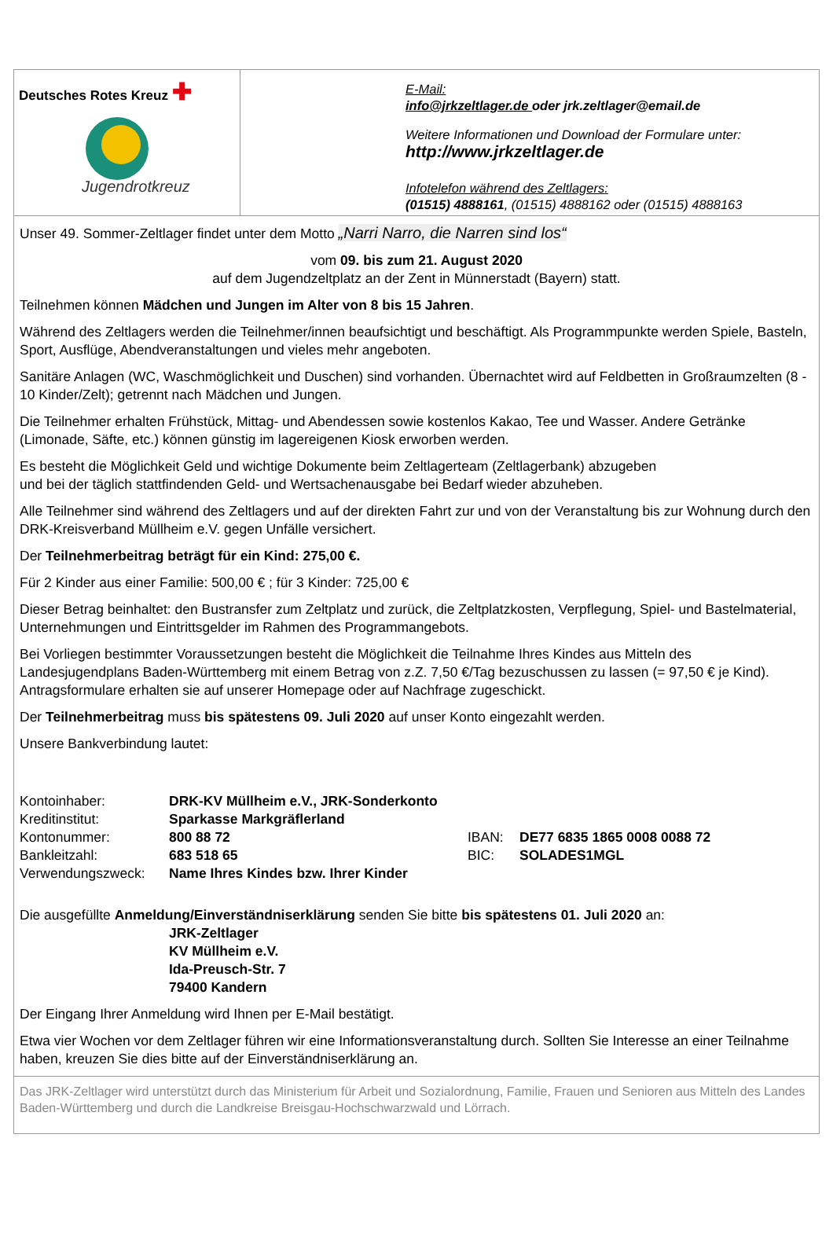Deutsches Rotes Kreuz ✚
Jugendrotkreuz
E-Mail:
info@jrkzeltlager.de oder jrk.zeltlager@email.de
Weitere Informationen und Download der Formulare unter:
http://www.jrkzeltlager.de
Infotelefon während des Zeltlagers:
(01515) 4888161, (01515) 4888162 oder (01515) 4888163
Unser 49. Sommer-Zeltlager findet unter dem Motto „Narri Narro, die Narren sind los“
vom 09. bis zum 21. August 2020
auf dem Jugendzeltplatz an der Zent in Münnerstadt (Bayern) statt.
Teilnehmen können Mädchen und Jungen im Alter von 8 bis 15 Jahren.
Während des Zeltlagers werden die Teilnehmer/innen beaufsichtigt und beschäftigt. Als Programmpunkte werden Spiele, Basteln, Sport, Ausflüge, Abendveranstaltungen und vieles mehr angeboten.
Sanitäre Anlagen (WC, Waschmöglichkeit und Duschen) sind vorhanden. Übernachtet wird auf Feldbetten in Großraumzelten (8 - 10 Kinder/Zelt); getrennt nach Mädchen und Jungen.
Die Teilnehmer erhalten Frühstück, Mittag- und Abendessen sowie kostenlos Kakao, Tee und Wasser. Andere Getränke (Limonade, Säfte, etc.) können günstig im lagereigenen Kiosk erworben werden.
Es besteht die Möglichkeit Geld und wichtige Dokumente beim Zeltlagerteam (Zeltlagerbank) abzugeben
und bei der täglich stattfindenden Geld- und Wertsachenausgabe bei Bedarf wieder abzuheben.
Alle Teilnehmer sind während des Zeltlagers und auf der direkten Fahrt zur und von der Veranstaltung bis zur Wohnung durch den DRK-Kreisverband Müllheim e.V. gegen Unfälle versichert.
Der Teilnehmerbeitrag beträgt für ein Kind: 275,00 €.
Für 2 Kinder aus einer Familie: 500,00 € ; für 3 Kinder: 725,00 €
Dieser Betrag beinhaltet: den Bustransfer zum Zeltplatz und zurück, die Zeltplatzkosten, Verpflegung, Spiel- und Bastelmaterial, Unternehmungen und Eintrittsgelder im Rahmen des Programmangebots.
Bei Vorliegen bestimmter Voraussetzungen besteht die Möglichkeit die Teilnahme Ihres Kindes aus Mitteln des Landesjugendplans Baden-Württemberg mit einem Betrag von z.Z. 7,50 €/Tag bezuschussen zu lassen (= 97,50 € je Kind). Antragsformulare erhalten sie auf unserer Homepage oder auf Nachfrage zugeschickt.
Der Teilnehmerbeitrag muss bis spätestens 09. Juli 2020 auf unser Konto eingezahlt werden.
Unsere Bankverbindung lautet:
| Kontoinhaber: | DRK-KV Müllheim e.V., JRK-Sonderkonto | | |
| Kreditinstitut: | Sparkasse Markgräflerland | | |
| Kontonummer: | 800 88 72 | IBAN: | DE77 6835 1865 0008 0088 72 |
| Bankleitzahl: | 683 518 65 | BIC: | SOLADES1MGL |
| Verwendungszweck: | Name Ihres Kindes bzw. Ihrer Kinder | | |
Die ausgefüllte Anmeldung/Einverständniserklärung senden Sie bitte bis spätestens 01. Juli 2020 an:
JRK-Zeltlager
KV Müllheim e.V.
Ida-Preusch-Str. 7
79400 Kandern
Der Eingang Ihrer Anmeldung wird Ihnen per E-Mail bestätigt.
Etwa vier Wochen vor dem Zeltlager führen wir eine Informationsveranstaltung durch. Sollten Sie Interesse an einer Teilnahme haben, kreuzen Sie dies bitte auf der Einverständniserklärung an.
Das JRK-Zeltlager wird unterstützt durch das Ministerium für Arbeit und Sozialordnung, Familie, Frauen und Senioren aus Mitteln des Landes Baden-Württemberg und durch die Landkreise Breisgau-Hochschwarzwald und Lörrach.